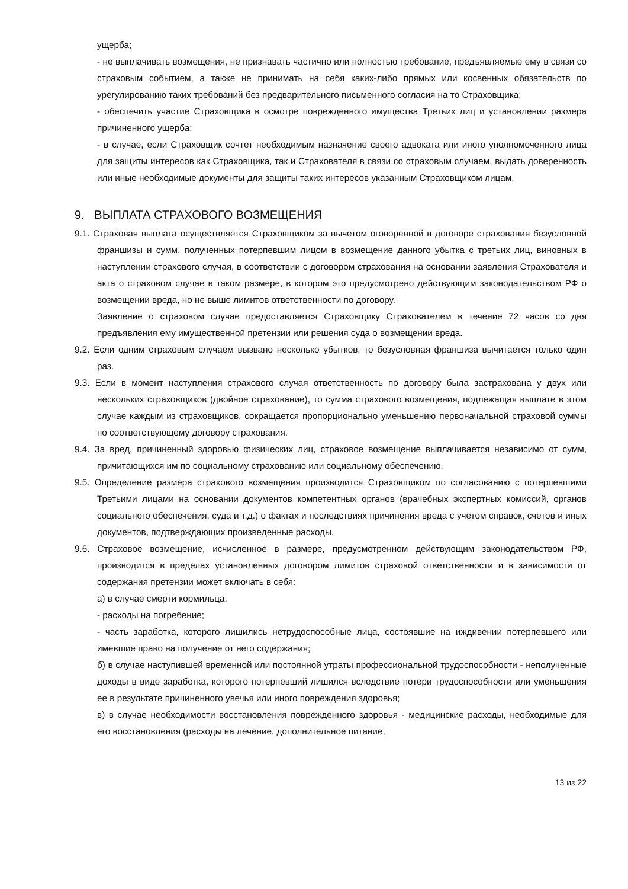ущерба;
- не выплачивать возмещения, не признавать частично или полностью требование, предъявляемые ему в связи со страховым событием, а также не принимать на себя каких-либо прямых или косвенных обязательств по урегулированию таких требований без предварительного письменного согласия на то Страховщика;
- обеспечить участие Страховщика в осмотре поврежденного имущества Третьих лиц и установлении размера причиненного ущерба;
- в случае, если Страховщик сочтет необходимым назначение своего адвоката или иного уполномоченного лица для защиты интересов как Страховщика, так и Страхователя в связи со страховым случаем, выдать доверенность или иные необходимые документы для защиты таких интересов указанным Страховщиком лицам.
9. ВЫПЛАТА СТРАХОВОГО ВОЗМЕЩЕНИЯ
9.1. Страховая выплата осуществляется Страховщиком за вычетом оговоренной в договоре страхования безусловной франшизы и сумм, полученных потерпевшим лицом в возмещение данного убытка с третьих лиц, виновных в наступлении страхового случая, в соответствии с договором страхования на основании заявления Страхователя и акта о страховом случае в таком размере, в котором это предусмотрено действующим законодательством РФ о возмещении вреда, но не выше лимитов ответственности по договору.
Заявление о страховом случае предоставляется Страховщику Страхователем в течение 72 часов со дня предъявления ему имущественной претензии или решения суда о возмещении вреда.
9.2. Если одним страховым случаем вызвано несколько убытков, то безусловная франшиза вычитается только один раз.
9.3. Если в момент наступления страхового случая ответственность по договору была застрахована у двух или нескольких страховщиков (двойное страхование), то сумма страхового возмещения, подлежащая выплате в этом случае каждым из страховщиков, сокращается пропорционально уменьшению первоначальной страховой суммы по соответствующему договору страхования.
9.4. За вред, причиненный здоровью физических лиц, страховое возмещение выплачивается независимо от сумм, причитающихся им по социальному страхованию или социальному обеспечению.
9.5. Определение размера страхового возмещения производится Страховщиком по согласованию с потерпевшими Третьими лицами на основании документов компетентных органов (врачебных экспертных комиссий, органов социального обеспечения, суда и т.д.) о фактах и последствиях причинения вреда с учетом справок, счетов и иных документов, подтверждающих произведенные расходы.
9.6. Страховое возмещение, исчисленное в размере, предусмотренном действующим законодательством РФ, производится в пределах установленных договором лимитов страховой ответственности и в зависимости от содержания претензии может включать в себя:
а) в случае смерти кормильца:
- расходы на погребение;
- часть заработка, которого лишились нетрудоспособные лица, состоявшие на иждивении потерпевшего или имевшие право на получение от него содержания;
б) в случае наступившей временной или постоянной утраты профессиональной трудоспособности - неполученные доходы в виде заработка, которого потерпевший лишился вследствие потери трудоспособности или уменьшения ее в результате причиненного увечья или иного повреждения здоровья;
в) в случае необходимости восстановления поврежденного здоровья - медицинские расходы, необходимые для его восстановления (расходы на лечение, дополнительное питание,
13 из 22